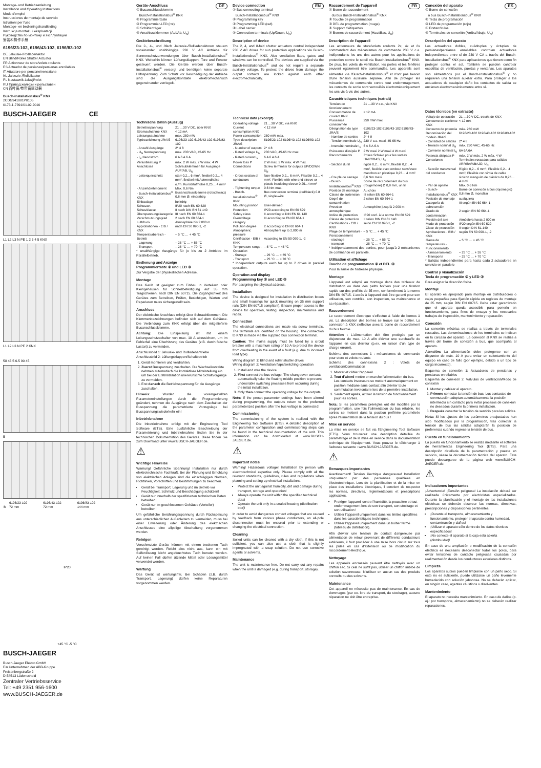Montage- und Betriebsanleitung
Installation and Operating Instructions
Mode d'emploi
Instrucciones de montaje de servicio
Istruzioni per l'uso
Montage- en bedieningshandleiding
Instrukcja montażu i eksploatacji
Руководство по монтажу и эксплуатации
安装和操作手册
6196/23-102, 6196/43-102, 6196/83-102
DE Jalousie-/Rollladenaktor
EN Blind/Roller Shutter Actuator
FR Actionneur de store/volets roulants
ES Actuador de persianas/persianas enrollables
IT Attuatore per persiane/veneziane
NL Jaloezie-/Rolluikactor
PL Nastawnik żaluzji/rolet
RU Привод жалюзи и рольставен
CN 百叶窗/卷帘窗驱动器
Busch-Installationsbus<sup>®</sup> KNX
2CDG941081P0105
0173-1-7391/01.02.2016
BUSCH-JAEGER CE
L1 L2 L3 N PE 1 2 3 4 5 KNX
L1 L2 L3 N PE 2 KNX
58 43.5 6.5 90 45
B
| | 6196/23-102 | 6196/43-102 | 6196/83-102 |
| B | 72 mm | 72 mm | 144 mm |
IP20
+45 °C -5 °C
BUSCH-JAEGER
Busch-Jaeger Elektro GmbH
Ein Unternehmen der ABB-Gruppe
Freisenbergstraße 2
D-58513 Lüdenscheid
Zentraler Vertriebsservice
Tel: +49 2351 956-1600
www.BUSCH-JAEGER.de
Geräte-Anschluss DE
① Busanschlussklemme
Busch-Installationsbus<sup>®</sup> KNX
② Programmiertaste
③ Programmier-LED (rot)
④ Schilderträger
⑤ Anschlussklemmen (Auf/Ab, U<sub>N</sub>)
Gerätebeschreibung
Die 2-, 4-, und 8fach Jalousie-/Rollladenaktoren steuern voneinander unabhängige 230 V AC Antriebe für Sonnenschutzanwendungen über Busch-Installationsbus<sup>®</sup> KNX. Weiterhin können Lüftungsklappen, Tore und Fenster gesteuert werden. Die Geräte werden über Busch-Installationsbus<sup>®</sup> versorgt und benötigen keine separate Hilfsspannung. Zum Schutz vor Beschädigung der Antriebe sind die Ausgangskontakte elektromechanisch gegeneinander verriegelt.
Technische Daten (Auszug)
| Betriebsspannung | 21 …30 V DC, über KNX |
| Stromaufnahme KNX | < 12 mA |
| Leistungsaufnahme | max. 250 mW |
| Typbezeichnung JRA/S | 6196/23-102 6196/43-102 6196/83-102 |
| - Anzahl Ausgänge | 2* 4 8 |
| - U<sub>N</sub> Nennspannung | max. 230 VAC, 45-65 Hz |
| - I<sub>N</sub> Nennstrom | 6 A 6 A 6 A |
| Verlustleistung P | max. 2 W max. 2 W max. 4 W |
| Anschlüsse | Schraubklemmen für Ausgänge AUF/AB, U<sub>N</sub> |
| - Leiterquerschnitt | starr 0,2... 6 mm², flexibel 0,2... 4 mm², flexibel mit Aderendhülse o./m. Kunststoffhülse 0,25… 4 mm² |
| - Anziehdrehmoment | Max. 0,6 Nm |
| - Busch-Installationsbus<sup>®</sup> KNX | Busanschlussklemme (rot/schwarz) 0,8 mm Ø, eindrahtig |
| Einbaulage | beliebig |
| Schutzart | IP20 nach EN 60 529 |
| Schutzklasse | II nach DIN EN 61 140 |
| Überspannungskategorie | III nach EN 60 664-1 |
| Verschmutzungsgrad | 2 nach EN 60 664-1 |
| Luftdruck | Atmosphäre bis 2.000 m |
| Approbationen - EIB / KNX | nach EN 50 090-1, -2 |
| Temperaturbereich - Betrieb | – 5 °C … + 45 °C |
| - Lagerung | – 25 °C … + 55 °C |
| - Transport | – 25 °C … + 70 °C |
* unabhängige Ausgänge für je bis zu 2 Antriebe im Parallelbetrieb.
Bedienung und Anzeige
Programmiertaste ② und LED ③
Zur Vergabe der physikalischen Adresse.
Montage
Das Gerät ist geeignet zum Einbau in Verteilern oder Kleingehäusen für Schnellbefestigung auf 35 mm Tragschienen, nach DIN EN 60715. Die Zugänglichkeit des Gerätes zum Betreiben, Prüfen, Besichtigen, Warten und Reparieren muss sichergestellt sein.
Anschluss
Der elektrische Anschluss erfolgt über Schraubklemmen. Die Klemmenbezeichnungen befinden sich auf dem Gehäuse. Die Verbindung zum KNX erfolgt über die mitgelieferte Busanschlussklemme.
Achtung: Die Einspeisung ist mit einem Leitungsschutzschalter von max. 10 A abzusichern, um im Fehlerfall eine Überhitzung des Gerätes (z.B. durch falsche Lastart) zu vermeiden.
Anschlussbild 1: Jalousie- und Rollladenantriebe
Anschlussbild 2: Lüftungsklappen/Schaltbetrieb
1. Gerät montieren und verdrahten.
2. Zuerst Busspannung zuschalten. Die Wechselkontakte nehmen automatisch die kontaktlose Mittelstellung ein um bei der Erstinstallation unerwünschte Schaltvorgänge zu vermeiden.
3. Erst danach die Betriebsspannung für die Ausgänge zuschalten.
Hinweis: Wurden die voreingestellten Parametereinstellungen durch die Programmierung geändert, nehmen die Ausgänge nach dem Zuschalten der Busspannung die parametrierte Vorzugslage bei Busspannungswiederkehr ein!
Inbetriebnahme
Die Inbetriebnahme erfolgt mit der Engineering Tool Software (ETS). Eine ausführliche Beschreibung der Parametrierung und Inbetriebnahme finden Sie in der technischen Dokumentation des Gerätes. Diese finden Sie zum Download unter www.BUSCH-JAEGER.de.
⚠
Wichtige Hinweise
Warnung! Gefährliche Spannung! Installation nur durch elektrotechnische Fachkraft. Bei der Planung und Errichtung von elektrischen Anlagen sind die einschlägigen Normen, Richtlinien, Vorschriften und Bestimmungen zu beachten.
Gerät bei Transport, Lagerung und im Betrieb vor Feuchtigkeit, Schmutz und Beschädigung schützen!
Gerät nur innerhalb der spezifizierten technischen Daten betreiben!
Gerät nur im geschlossenen Gehäuse (Verteiler) betreiben!
Um gefährliche Berührungsspannung durch Rückspeisung aus unterschiedlichen Außenleitern zu vermeiden, muss bei einer Erweiterung oder Änderung des elektrischen Anschlusses eine allpolige Abschaltung vorgenommen werden.
Reinigen
Verschmutzte Geräte können mit einem trockenen Tuch gereinigt werden. Reicht dies nicht aus, kann ein mit Seifenlösung leicht angefeuchtetes Tuch benutzt werden. Auf keinen Fall dürfen ätzende Mittel oder Lösungsmittel verwendet werden.
Wartung
Das Gerät ist wartungsfrei. Bei Schäden (z.B. durch Transport, Lagerung) dürfen keine Reparaturen vorgenommen werden.
Device connection EN
① Bus connecting terminal
Busch-Installationsbus<sup>®</sup> KNX
② Programming key
③ Programming LED (red)
④ Label carrier
⑤ Connection terminals (Up/Down, U<sub>N</sub>)
Description of device
The 2, 4, and 8-fold shutter actuators control independent 230 V AC drives for sun protection applications via Busch-Installationsbus<sup>®</sup> KNX. Also ventilation flaps, gates and windows can be controlled. The devices are supplied via the Busch-Installationsbus<sup>®</sup> and do not require a separate auxiliary voltage. To protect the drives from damage the output contacts are locked against each other electromechanically.
Technical data (excerpt)
| Operating voltage | 21 ...30 V DC, via KNX |
| Current consumption KNX | < 12 mA |
| Power consumption | 250 mW max. |
| Type description JRA/S | 6196/23-102 6196/43-102 6196/83-102 |
| - Number of outputs | 2* 4 8 |
| - Rated voltage U<sub>N</sub> | 230 VAC, 45-65 Hz max. |
| - Rated current I<sub>N</sub> | 6 A 6 A 6 A |
| Power loss P | 2 W max. 2 W max. 4 W max. |
| Connections | Screw terminals for outputs UP/DOWN, U<sub>N</sub> |
| - Cross section of conductors | Non-flexible 0.2... 6 mm², Flexible 0.2... 4 mm², Flexible with wire end sleeve or plastic insulating sleeve 0.25...4 mm² |
| - Tightening torque | 0.6 Nm max. |
| - Busch-Installationsbus<sup>®</sup> KNX | Bus connection terminal (red/black) 0.8 Ø, single-wire |
| Mounting position | User-defined |
| Protection | IP20 according to EN 60 529 |
| Safety class | II according to DIN EN 61,140 |
| Overvoltage category | III according to EN 60 664-1 |
| Pollution degree | 2 according to EN 60 664-1 |
| Atmospheric pressure | Atmosphere up to 2,000 m |
| Certification - EIB / KNX | According to EN 50 090-1, -2 |
| Temperature range - Operation | – 5 °C … + 45 °C |
| - Storage | – 25 °C … + 55 °C |
| - Transport | – 25 °C … + 70 °C |
* Independent outputs each for up to 2 drives in parallel operation.
Operation and display
Programming key ② and LED ③
For assigning the physical address.
Installation
The device is designed for installation in distribution boxes and small housings for quick mounting on 35 mm support rails (DIN EN 60715 compliant). Ensure proper access to the device for operation, testing, inspection, maintenance and repair.
Connection
The electrical connections are made via screw terminals. The terminals are identified on the housing. The connection to KNX is made via the supplied bus connection terminal.
Caution: The mains supply must be fused by a circuit breaker with a maximum rating of 10 A to protect the device from overheating in the event of a fault (e.g. due to incorrect load type).
Wiring diagram 1: Blind and roller shutter drives
Wiring diagram 2: Ventilation flaps/switching operation
1. Install and wire the device.
2. First connect the bus voltage. The changeover contacts automatically take the floating middle position to prevent undesirable switching processes from occurring during the initial installation.
3. Only then connect the operating voltage for the outputs.
Note: If the preset parameter settings have been altered during programming, the outputs return to the preferred parameterized position after the bus voltage is connected!
Commissioning
The commissioning of the system is realised with the Engineering Tool Software (ETS). A detailed description of the parameter configuration and commissioning steps can be found in the technical documentation of the unit. This information can be downloaded at www.BUSCH-JAEGER.de.
⚠
Important notes
Warning! Hazardous voltage! Installation by person with electrotechnical expertise only. Please comply with all the relevant standards, guidelines, rules and regulations when planning and setting up electrical installations.
Protect the unit against humidity, dirt and damage during transport, storage and operation!
Always operate the unit within the specified technical data!
Operate the unit only in a sealed housing (distribution box)!
In order to avoid dangerous contact voltages that are caused by feedback from various phase conductors, an all-pole disconnection must be ensured prior to extending or changing the electrical connection.
Cleaning
Soiled units can be cleaned with a dry cloth. If this is not sufficient, you can also use a cloth that is slightly impregnated with a soap solution. Do not use corrosive agents or solvents.
Maintenance
The unit is maintenance-free. Do not carry out any repairs when the unit is damaged (e.g. during transport, storage).
Raccordement de l'appareil FR
① Borne de raccordement
du bus Busch-Installationsbus<sup>®</sup> KNX
② Touche de programmation
③ DEL de programmation (rouge)
④ Support d'étiquettes
⑤ Bornes de raccordement (Haut/Bas, U<sub>N</sub>)
Description de l'appareil
Les actionneurs de store/volets roulants 2x, 4x et 8x commandent des mécanismes de commande 230 V c.a. indépendants les uns des autres pour les applications de protection contre le soleil via Busch-Installationsbus<sup>®</sup> KNX. De plus, les volets de ventilation, les portes et les fenêtres peuvent également être commandés. Les appareils sont alimentés via l'Busch-Installationsbus<sup>®</sup> et n'ont pas besoin d'une tension auxiliaire séparée. Afin de protéger les mécanismes de commande contre tout endommagement, les contacts de sortie sont verrouillés électromécaniquement les uns vis-à-vis des autres.
Caractéristiques techniques (extrait)
| Tension de fonctionnement | 21 …30 V c.c., via KNX |
| Consommation de courant KNX | < 12 mA |
| Puissance consommée | 250 mW maxi |
| Désignation du type JRA/S | 6196/23-102 6196/43-102 6196/83-102 |
| - Nombre de sorties | 2* 4 8 |
| - Tension nominale U<sub>N</sub> | 230 V c.a. maxi, 45-65 Hz |
| - Intensité nominale I<sub>N</sub> | 6 A 6 A 6 A |
| Puissance dissipée P | 2 W maxi 2 W maxi 4 W maxi |
| Raccordements | Prises Schuko pour les sorties HAUT/BAS, U<sub>N</sub> |
| - Section du fil | rigide 0,2... 6 mm², flexible 0,2... 4 mm², flexible avec embout sans/avec manchon en plastique 0,25… 4 mm² |
| - Couple de serrage | 0,6 Nm maxi |
| - Busch-Installationsbus<sup>®</sup> KNX | Borne de raccordement du bus (rouge/noire) Ø 0,8 mm, un fil |
| Position de montage | Au choix |
| Classe de surtension | III selon EN 60 664-1 |
| Degré de contamination | 2 selon EN 60 664-1 |
| Pression atmosphérique | Atmosphère jusqu'à 2 000 m |
| Indice de protection | IP20 conf. à la norme EN 60 529 |
| Classe de protection | II selon DIN EN 61 140 |
| Certifications - EIB / KNX | selon EN 50 090-1, -2 |
| Plage de température - Fonctionnement | – 5 °C … + 45 °C |
| - stockage | – 25 °C … + 55 °C |
| - transport | – 25 °C … + 70 °C |
* indépendamment des sorties, pour jusqu'à 2 mécanismes de commande en parallèle.
Utilisation et affichage
Touche de programmation ② et DEL ③
Pour la saisie de l'adresse physique.
Montage
L'appareil est adapté au montage dans des tableaux de distribution ou dans des petits boîtiers pour une fixation rapide sur des profilés de 35 mm, conformément à la norme DIN EN 60715. L'accès à l'appareil doit être garanti pour son utilisation, son contrôle, son inspection, sa maintenance et sa réparation.
Raccordement
Le raccordement électrique s'effectue à l'aide de bornes à vis. La description des bornes se trouve sur le boîtier. La connexion à KNX s'effectue avec la borne de raccordement du bus fournie.
Attention : L'alimentation doit être protégée par un disjoncteur de max. 10 A afin d'éviter une surchauffe de l'appareil en cas d'erreur (p.ex. en raison d'un type de charge erroné).
Schéma des connexions 1 : mécanismes de commande pour store et volets roulants
Schéma des connexions 2 : Volets de ventilation/Commutation
1. Monter et câbler l'appareil.
2. Tout d'abord mettre en marche l'alimentation du bus. Les contacts inverseurs se mettent automatiquement en position médiane sans contact afin d'éviter toute commutation involontaire lors de la première installation.
3. Seulement après, activer la tension de fonctionnement pour les sorties.
Nota: Si les paramètres préréglés ont été modifiés par la programmation, une fois l'alimentation du bus rétablie, les sorties se mettent dans la position préférée paramétrée après l'alimentation de la tension du bus !
Mise en service
La mise en service se fait via l'Engineering Tool Software (ETS). Vous trouverez une description détaillée du paramétrage et de la mise en service dans la documentation technique de l'équipement. Vous pouvez le télécharger à l'adresse suivante : www.BUSCH-JAEGER.de.
⚠
Remarques importantes
Avertissement! Tension électrique dangereuse! Installation uniquement par des personnes qualifiées en électrotechnique. Lors de la planification et de la mise en place des installations électriques, il convient de respecter les normes, directives, réglementations et prescriptions applicables.
Protéger l'appareil contre l'humidité, la poussière et tout endommagement lors de son transport, son stockage et son utilisation !
Utiliser l'appareil uniquement dans les limites spécifiées dans les caractéristiques techniques.
Utiliser l'appareil uniquement dans un boîtier fermé (tableau de distribution).
Afin d'éviter une tension de contact dangereuse par alimentation de retour provenant de différents conducteurs extérieurs, il faut procéder à une mise hors circuit sur tous les pôles en cas d'extension ou de modification du raccordement électrique.
Nettoyage
Les appareils encrassés peuvent être nettoyés avec un chiffon sec. Si cela ne suffit pas, utiliser un chiffon imbibé de solution savonneuse. N'utiliser en aucun cas des produits corrosifs ou des solvants.
Maintenance
Cet appareil ne nécessite pas de maintenance. En cas de dommages (par ex. lors du transport, du stockage), aucune réparation ne doit être entreprise.
Conexión del aparato ES
① Borne de conexión
a bus Busch-Installationsbus<sup>®</sup> KNX
② Tecla de programación
③ LED de programación (rojo)
④ Portarrótulos
⑤ Terminales de conexión (Arriba/Abajo, U<sub>N</sub>)
Descripción del aparato
Los actuadores dobles, cuádruples y óctuples de persianas/persianas enrollables controlan actuadores independientes entre sí de 230 V CA a través del Busch-Installationsbus<sup>®</sup> KNX para aplicaciones que tienen como fin proteger contra el sol. También se pueden controlar escotillas de ventilación, puertas y ventanas. Los aparatos son alimentados por el Busch-Installationsbus<sup>®</sup> y no requieren una tensión auxiliar extra. Para proteger a los actuadores de cualquier daño los contactos de salida se enclavan electromecánicamente entre sí.
Datos técnicos (en extracto)
| Voltaje de operación | 21 …30 V DC, través de KNX |
| Consumo de corriente KNX | < 12 mA |
| Consumo de potencia | máx. 250 mW |
| Denominación del modelo JRA/S | 6196/23-102 6196/43-102 6196/83-102 |
| - Cantidad de salidas | 2* 4 8 |
| - Tensión nominal U<sub>N</sub> | máx. 230 VAC, 45-65 Hz |
| - Corriente nominal I<sub>N</sub> | 6A 6A 6A |
| Potencia disipada P | máx. 2 W máx. 2 W máx. 4 W |
| Conexiones | Terminales roscados para salidas ARRIBA/ABAJO, U<sub>N</sub> |
| - Sección transversal del conductor | Rígido 0,2... 6 mm², Flexible 0,2... 4 mm², Flexible con virola de cable sin/con manguito de plástico de 0,25… 4 mm² |
| - Par de apriete | Máx. 0,6 Nm |
| - Busch-Installationsbus<sup>®</sup> KNX | Borne de conexión a bus (rojo/negro) 0,8 mm Ø, monofilar |
| Posición de montaje | cualquiera |
| Categoría de sobretensión | III según EN 60 664-1 |
| Grado de contaminación | 2 según EN 60 664-1 |
| Presión del aire | Atmósfera hasta 2 000 m |
| Modo de protección | IP20 según EN 60 529 |
| Clase de protección | II según DIN 61.140 |
| Aprobaciones - EIB / KNX | según EN 50 090-1, -2 |
| Gama de temperaturas - Funcionamiento | – 5 °C … + 45 °C |
| - Almacenamiento | – 25 °C … + 55 °C |
| - Transporte | – 25 °C … + 70 °C |
* Salidas independientes para hasta cada 2 actuadores en servicio en paralelo
Control y visualización
Tecla de programación ② y LED ③
Para asignar la dirección física.
Montaje
El aparato es apropiado para montaje en distribuidores o cajas pequeñas para fijación rápida en regletas de montaje de 35 mm, según DIN EN 60715. Debe estar garantizado que el aparato queda accesible para ponerlo en funcionamiento, para fines de ensayo y los necesarios trabajos de inspección, mantenimiento y reparación.
Conexión
La conexión eléctrica se realiza a través de terminales roscados. Las denominaciones de los terminales se indican en la carcasa del aparato. La conexión al KNX se realiza a través del borne de conexión a bus, que acompaña al aparato.
Atención: La alimentación debe protegerse con un disyuntor de máx. 10 A para evitar un calentamiento del equipo en caso de fallo (por ejemplo, debido a un tipo de carga incorrecto).
Esquema de conexión 1: Actuadores de persianas y persianas enrollables
Esquema de conexión 2: Válvulas de ventilación/Modo de conexión
1. Montar y cablear el aparato.
2. Primero conectar la tensión de bus. Los contactos de conmutación adoptan automáticamente la posición intermedia sin contacto para evitar procesos de conexión no deseados durante la primera instalación.
3. Después conectar la tensión de servicio para las salidas.
Nota: Si los ajustes de los parámetros preajustados han sido modificados por la programación, tras conectar la tensión de bus las salidas adoptarán la posición de preferencia cuando regrese la tensión de bus.
Puesta en funcionamiento
La puesta en funcionamiento se realiza mediante el software de herramientas Engineering Tool (ETS). Para una descripción detallada de la parametración y puesta en servicio, véase la documentación técnica del aparato. Ésta puede descargarse de la página web www.BUSCH-JAEGER.de.
⚠
Indicaciones importantes
¡Advertencia! ¡Tensión peligrosa! La instalación deberá ser realizada únicamente por electricistas especializados. Durante la planificación y el montaje de las instalaciones eléctricas se deberán observar las normas, directivas, prescripciones y disposiciones pertinentes.
¡Durante el transporte, almacenamiento y funcionamiento, proteger el aparato contra humedad, contaminación y daños!
¡Utilizar el aparato sólo dentro de los datos técnicos especificados!
¡No conecte el aparato si la caja está abierta (distribuidor)!
En caso de una ampliación o modificación de la conexión eléctrica es necesario desconectar todos los polos, para evitar tensiones de contacto peligrosas causadas por realimentación desde los conductores exteriores distintos.
Limpieza
Los aparatos sucios pueden limpiarse con un paño seco. Si esto no es suficiente, puede utilizarse un paño levemente humedecido con solución jabonosa. No se deberán aplicar, en ningún caso, agentes cáusticos o disolventes.
Mantenimiento
El aparato no necesita mantenimiento. En caso de daños (p. ej.: por transporte, almacenamiento) no se deberán realizar reparaciones.